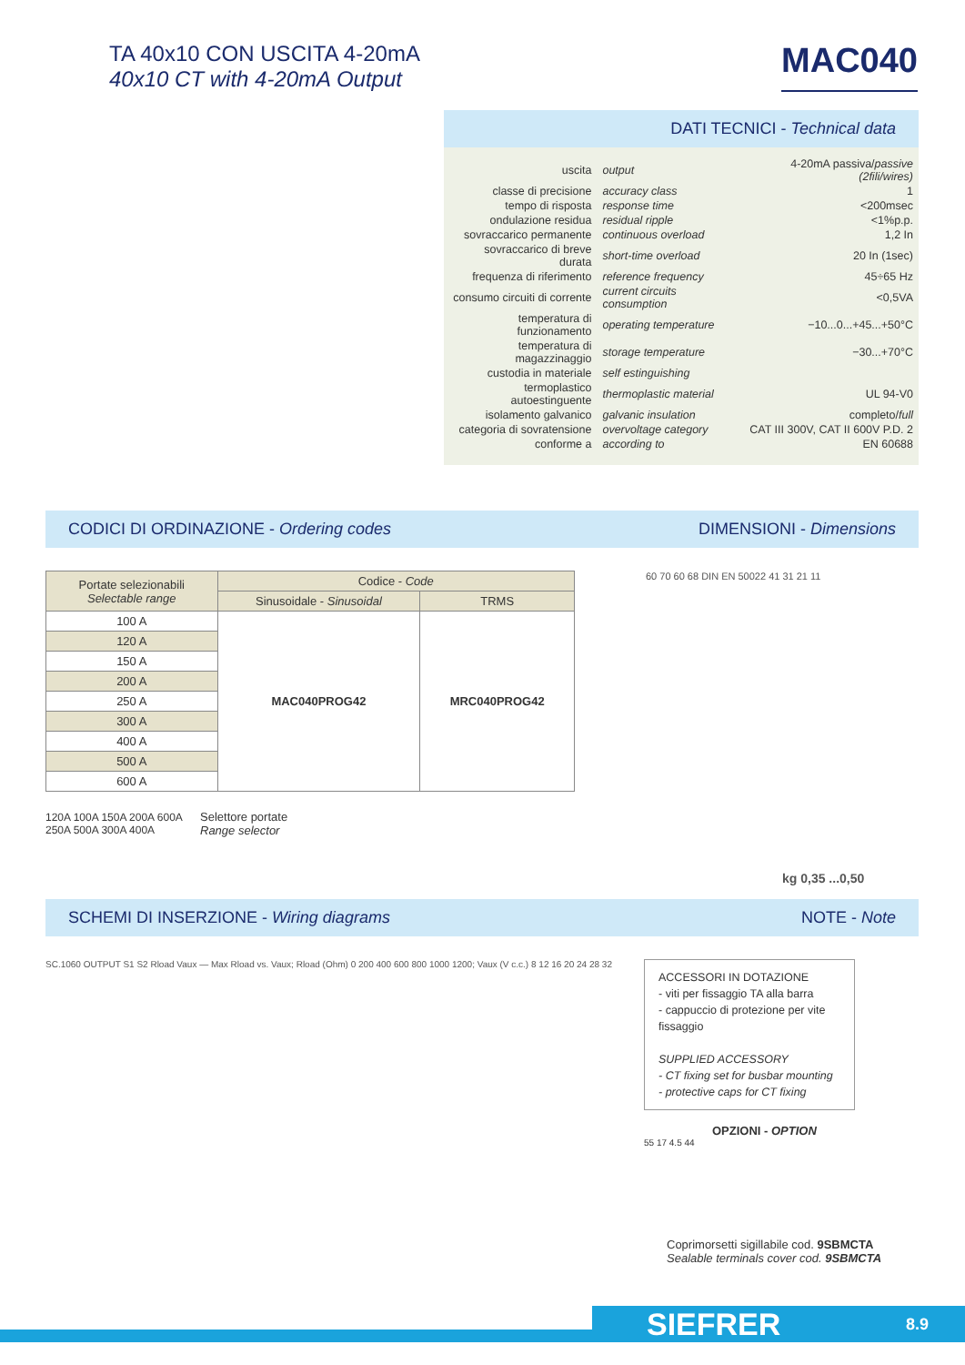TA 40x10 CON USCITA 4-20mA
40x10 CT with 4-20mA Output
MAC040
DATI TECNICI - Technical data
| uscita | output | 4-20mA passiva/ passive (2fili/wires) |
| classe di precisione | accuracy class | 1 |
| tempo di risposta | response time | <200msec |
| ondulazione residua | residual ripple | <1%p.p. |
| sovraccarico permanente | continuous overload | 1,2 In |
| sovraccarico di breve durata | short-time overload | 20 In (1sec) |
| frequenza di riferimento | reference frequency | 45÷65 Hz |
| consumo circuiti di corrente | current circuits consumption | <0,5VA |
| temperatura di funzionamento | operating temperature | −10...0...+45...+50°C |
| temperatura di magazzinaggio | storage temperature | −30...+70°C |
| custodia in materiale | self estinguishing | |
| termoplastico autoestinguente | thermoplastic material | UL 94-V0 |
| isolamento galvanico | galvanic insulation | completo/ full |
| categoria di sovratensione | overvoltage category | CAT III 300V, CAT II 600V P.D. 2 |
| conforme a | according to | EN 60688 |
CODICI DI ORDINAZIONE - Ordering codes DIMENSIONI - Dimensions
| Portate selezionabili Selectable range | Codice - Code | |
| --- | --- | --- |
| | Sinusoidale - Sinusoidal | TRMS |
| 100 A | MAC040PROG42 | MRC040PROG42 |
| 120 A | | |
| 150 A | | |
| 200 A | | |
| 250 A | | |
| 300 A | | |
| 400 A | | |
| 500 A | | |
| 600 A | | |
120A 100A 150A 200A 600A 250A 500A 300A 400A
Selettore portate
Range selector
60 70 60 68 DIN EN 50022 41 31 21 11
kg 0,35 ...0,50
SCHEMI DI INSERZIONE - Wiring diagrams NOTE - Note
SC.1060 OUTPUT S1 S2 Rload Vaux — Max Rload vs. Vaux; Rload (Ohm) 0 200 400 600 800 1000 1200; Vaux (V c.c.) 8 12 16 20 24 28 32
ACCESSORI IN DOTAZIONE
- viti per fissaggio TA alla barra
- cappuccio di protezione per vite fissaggio
SUPPLIED ACCESSORY
- CT fixing set for busbar mounting
- protective caps for CT fixing
OPZIONI - OPTION
55 17 4.5 44
Coprimorsetti sigillabile cod. 9SBMCTA
Sealable terminals cover cod. 9SBMCTA
SIEFRER 8.9